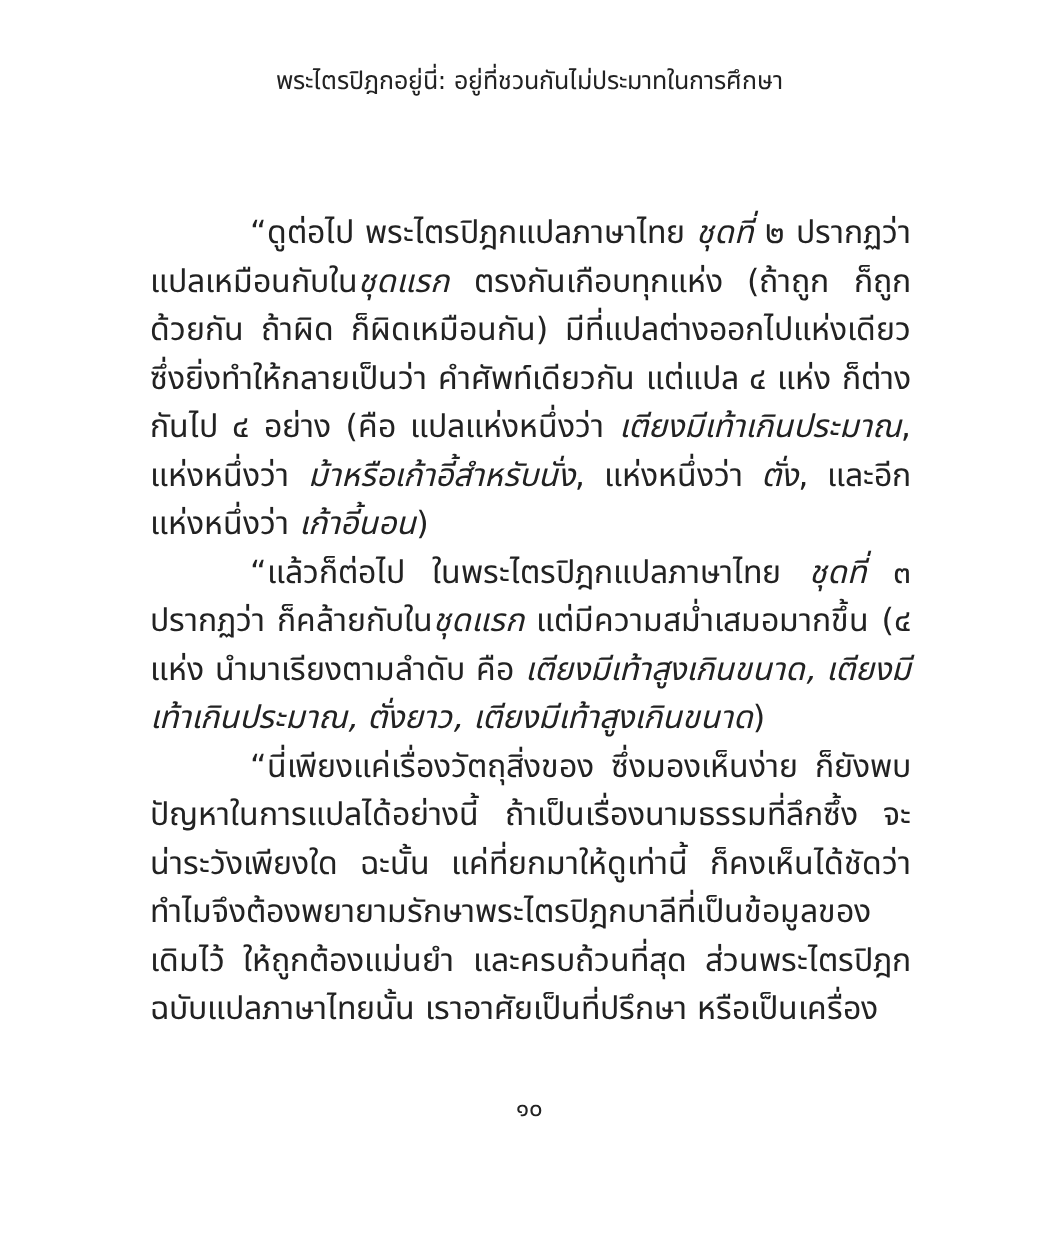พระไตรปิฎกอยู่นี่: อยู่ที่ชวนกันไม่ประมาทในการศึกษา
“ดูต่อไป พระไตรปิฎกแปลภาษาไทย ชุดที่ ๒ ปรากฏว่า แปลเหมือนกับในชุดแรก ตรงกันเกือบทุกแห่ง (ถ้าถูก ก็ถูกด้วยกัน ถ้าผิด ก็ผิดเหมือนกัน) มีที่แปลต่างออกไปแห่งเดียว ซึ่งยิ่งทำให้กลายเป็นว่า คำศัพท์เดียวกัน แต่แปล ๔ แห่ง ก็ต่างกันไป ๔ อย่าง (คือ แปลแห่งหนึ่งว่า เตียงมีเท้าเกินประมาณ, แห่งหนึ่งว่า ม้าหรือเก้าอี้สำหรับนั่ง, แห่งหนึ่งว่า ตั่ง, และอีกแห่งหนึ่งว่า เก้าอี้นอน)
“แล้วก็ต่อไป ในพระไตรปิฎกแปลภาษาไทย ชุดที่ ๓ ปรากฏว่า ก็คล้ายกับในชุดแรก แต่มีความสม่ำเสมอมากขึ้น (๔ แห่ง นำมาเรียงตามลำดับ คือ เตียงมีเท้าสูงเกินขนาด, เตียงมีเท้าเกินประมาณ, ตั่งยาว, เตียงมีเท้าสูงเกินขนาด)
“นี่เพียงแค่เรื่องวัตถุสิ่งของ ซึ่งมองเห็นง่าย ก็ยังพบปัญหาในการแปลได้อย่างนี้ ถ้าเป็นเรื่องนามธรรมที่ลึกซึ้ง จะน่าระวังเพียงใด ฉะนั้น แค่ที่ยกมาให้ดูเท่านี้ ก็คงเห็นได้ชัดว่า ทำไมจึงต้องพยายามรักษาพระไตรปิฎกบาลีที่เป็นข้อมูลของเดิมไว้ ให้ถูกต้องแม่นยำ และครบถ้วนที่สุด ส่วนพระไตรปิฎกฉบับแปลภาษาไทยนั้น เราอาศัยเป็นที่ปรึกษา หรือเป็นเครื่อง
๑๐